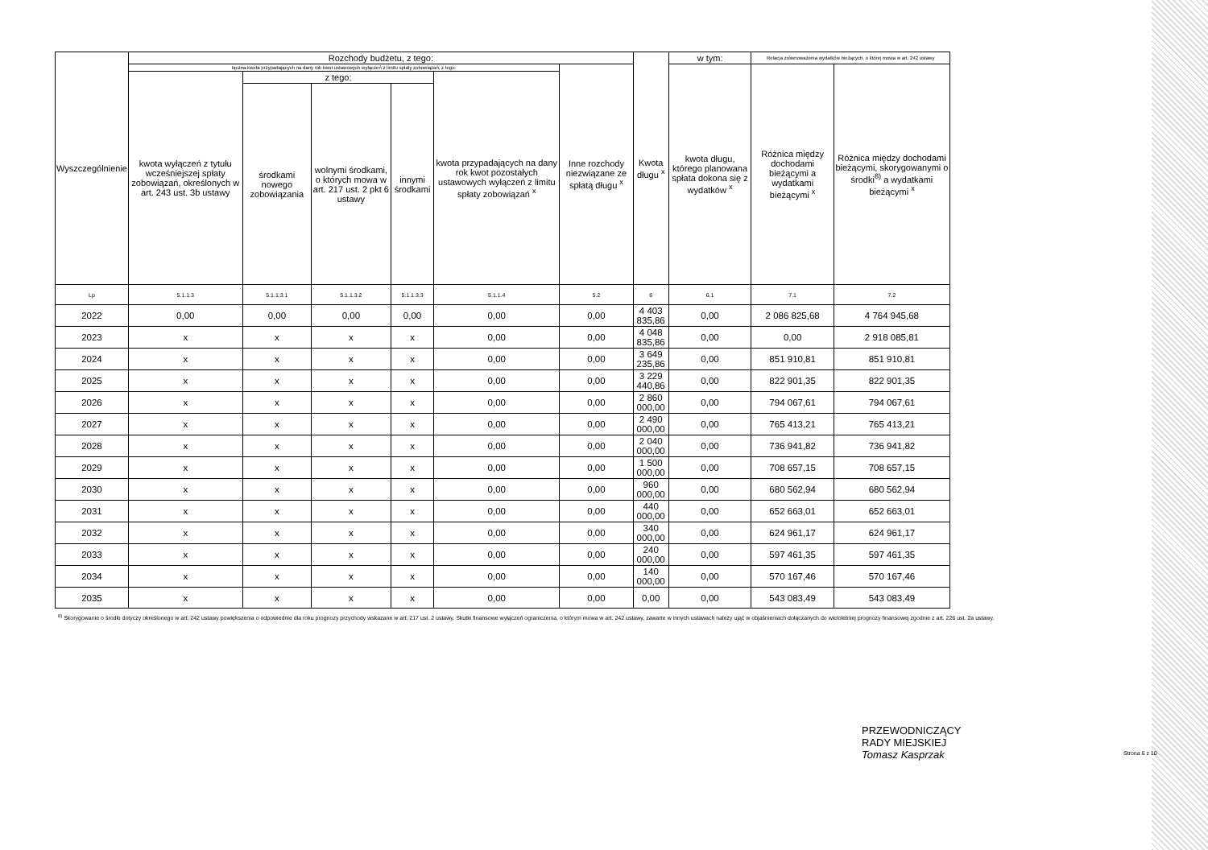| Wyszczególnienie | Rozchody budżetu, z tego: | | | | | | Kwota długu <sup>x</sup> | w tym: | Relacja zrównoważenia wydatków bieżących, o której mowa w art. 242 ustawy | |
| --- | --- | --- | --- | --- | --- | --- | --- | --- | --- | --- |
| | łączna kwota przypadających na dany rok kwot ustawowych wyłączeń z limitu spłaty zobowiązań, z tego: | | | | | Inne rozchody niezwiązane ze spłatą długu <sup>x</sup> | | kwota długu, którego planowana spłata dokona się z wydatków <sup>x</sup> | Różnica między dochodami bieżącymi a wydatkami bieżącymi <sup>x</sup> | Różnica między dochodami bieżącymi, skorygowanymi o środki<sup>8)</sup> a wydatkami bieżącymi <sup>x</sup> |
| | kwota wyłączeń z tytułu wcześniejszej spłaty zobowiązań, określonych w art. 243 ust. 3b ustawy | z tego: | | | kwota przypadających na dany rok kwot pozostałych ustawowych wyłączeń z limitu spłaty zobowiązań <sup>x</sup> | | | | | |
| | | środkami nowego zobowiązania | wolnymi środkami, o których mowa w art. 217 ust. 2 pkt 6 ustawy | innymi środkami | | | | | | |
| Lp | 5.1.1.3 | 5.1.1.3.1 | 5.1.1.3.2 | 5.1.1.3.3 | 5.1.1.4 | 5.2 | 6 | 6.1 | 7.1 | 7.2 |
| 2022 | 0,00 | 0,00 | 0,00 | 0,00 | 0,00 | 0,00 | 4 403 835,86 | 0,00 | 2 086 825,68 | 4 764 945,68 |
| 2023 | x | x | x | x | 0,00 | 0,00 | 4 048 835,86 | 0,00 | 0,00 | 2 918 085,81 |
| 2024 | x | x | x | x | 0,00 | 0,00 | 3 649 235,86 | 0,00 | 851 910,81 | 851 910,81 |
| 2025 | x | x | x | x | 0,00 | 0,00 | 3 229 440,86 | 0,00 | 822 901,35 | 822 901,35 |
| 2026 | x | x | x | x | 0,00 | 0,00 | 2 860 000,00 | 0,00 | 794 067,61 | 794 067,61 |
| 2027 | x | x | x | x | 0,00 | 0,00 | 2 490 000,00 | 0,00 | 765 413,21 | 765 413,21 |
| 2028 | x | x | x | x | 0,00 | 0,00 | 2 040 000,00 | 0,00 | 736 941,82 | 736 941,82 |
| 2029 | x | x | x | x | 0,00 | 0,00 | 1 500 000,00 | 0,00 | 708 657,15 | 708 657,15 |
| 2030 | x | x | x | x | 0,00 | 0,00 | 960 000,00 | 0,00 | 680 562,94 | 680 562,94 |
| 2031 | x | x | x | x | 0,00 | 0,00 | 440 000,00 | 0,00 | 652 663,01 | 652 663,01 |
| 2032 | x | x | x | x | 0,00 | 0,00 | 340 000,00 | 0,00 | 624 961,17 | 624 961,17 |
| 2033 | x | x | x | x | 0,00 | 0,00 | 240 000,00 | 0,00 | 597 461,35 | 597 461,35 |
| 2034 | x | x | x | x | 0,00 | 0,00 | 140 000,00 | 0,00 | 570 167,46 | 570 167,46 |
| 2035 | x | x | x | x | 0,00 | 0,00 | 0,00 | 0,00 | 543 083,49 | 543 083,49 |
<sup>8)</sup> Skorygowanie o środki dotyczy określonego w art. 242 ustawy powiększenia o odpowiednie dla roku prognozy przychody wskazane w art. 217 ust. 2 ustawy. Skutki finansowe wyłączeń ograniczenia, o którym mowa w art. 242 ustawy, zawarte w innych ustawach należy ująć w objaśnieniach dołączanych do wieloletniej prognozy finansowej zgodnie z art. 226 ust. 2a ustawy.
PRZEWODNICZĄCY
RADY MIEJSKIEJ
Tomasz Kasprzak
Strona 6 z 10